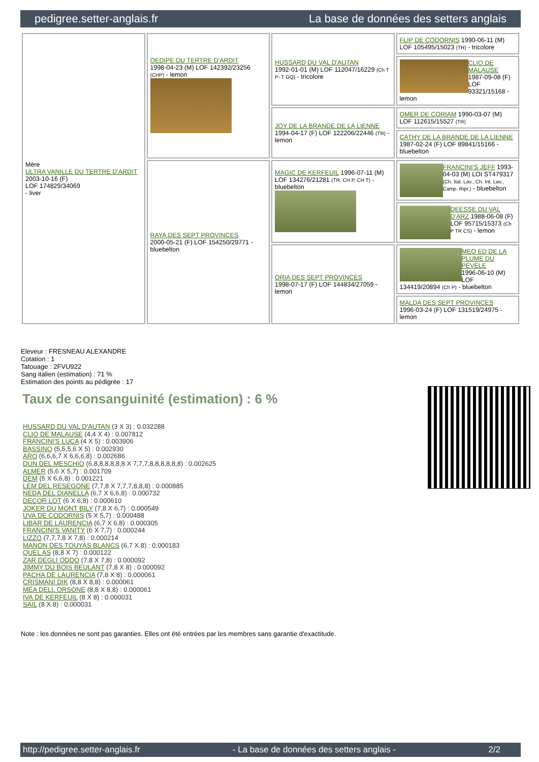pedigree.setter-anglais.fr La base de données des setters anglais
| Mère ULTRA VANILLE DU TERTRE D'ARDIT 2003-10-16 (F) LOF 174829/34069 - liver | OEDIPE DU TERTRE D'ARDIT 1998-04-23 (M) LOF 142392/23256 (CHP) - lemon | HUSSARD DU VAL D'AUTAN 1992-01-01 (M) LOF 112047/16229 (Ch T P- T GQ) - tricolore | FLIP DE CODORNIS 1990-06-11 (M) LOF 105495/15023 (TR) - tricolore |
| | | | CLIO DE MALAUSE 1987-09-08 (F) LOF 93321/15168 - lemon |
| | | JOY DE LA BRANDE DE LA LIENNE 1994-04-17 (F) LOF 122206/22446 (TR) - lemon | OMER DE CORIAM 1990-03-07 (M) LOF 112615/15527 (TR) |
| | | | CATHY DE LA BRANDE DE LA LIENNE 1987-02-24 (F) LOF 89841/15166 - bluebelton |
| | RAYA DES SEPT PROVINCES 2000-05-21 (F) LOF 154250/29771 - bluebelton | MAGIC DE KERFEUIL 1996-07-11 (M) LOF 134276/21281 (TR, CH P, CH T) - bluebelton | FRANCINI'S JEFF 1993-04-03 (M) LOI ST479317 (Ch. Ital. Lav., Ch. Int. Lav., Camp. Ripr.) - bluebelton |
| | | | DEESSE DU VAL D'ARZ 1988-06-08 (F) LOF 95715/15373 (Ch P TR CS) - lemon |
| | | ORIA DES SEPT PROVINCES 1998-07-17 (F) LOF 144834/27059 - lemon | MEO ED DE LA PLUME DU PÉVÈLE 1996-06-10 (M) LOF 134419/20894 (Ch P) - bluebelton |
| | | | MALDA DES SEPT PROVINCES 1996-03-24 (F) LOF 131519/24975 - lemon |
Eleveur : FRESNEAU ALEXANDRE
Cotation : 1
Tatouage : 2FVU922
Sang italien (estimation) : 71 %
Estimation des points au pédigrée : 17
Taux de consanguinité (estimation) : 6 %
HUSSARD DU VAL D'AUTAN (3 X 3) : 0.032288
CLIO DE MALAUSE (4,4 X 4) : 0.007812
FRANCINI'S LUCA (4 X 5) : 0.003906
BASSINO (5,5,5,6 X 5) : 0.002930
ARO (6,6,6,7 X 6,6,6,8) : 0.002686
DUN DEL MESCHIO (6,8,8,8,8,8,8 X 7,7,7,8,8,8,8,8,8) : 0.002625
ALMER (5,6 X 5,7) : 0.001709
DEM (5 X 6,6,8) : 0.001221
LEM DEL RESEGONE (7,7,8 X 7,7,7,8,8,8) : 0.000885
NEDA DEL DIANELLA (6,7 X 6,6,8) : 0.000732
DECOR LOT (6 X 6,8) : 0.000610
JOKER DU MONT BILY (7,8 X 6,7) : 0.000549
UVA DE CODORNIS (5 X 5,7) : 0.000488
LIBAR DE LAURENCIA (6,7 X 6,8) : 0.000305
FRANCINI'S VANITY (6 X 7,7) : 0.000244
LIZZO (7,7,7,8 X 7,8) : 0.000214
MANON DES TOUYAS BLANCS (6,7 X 8) : 0.000183
QUEL AS (8,8 X 7) : 0.000122
ZAR DEGLI ODDO (7,8 X 7,8) : 0.000092
JIMMY DU BOIS BEULANT (7,8 X 8) : 0.000092
PACHA DE LAURENCIA (7,8 X 8) : 0.000061
CRISMANI DIK (8,8 X 8,8) : 0.000061
MÉA DELL ORSONE (8,8 X 8,8) : 0.000061
IVA DE KERFEUIL (8 X 8) : 0.000031
SAIL (8 X 8) : 0.000031
Note : les données ne sont pas garanties. Elles ont été entrées par les membres sans garantie d'exactitude.
http://pedigree.setter-anglais.fr - La base de données des setters anglais - 2/2